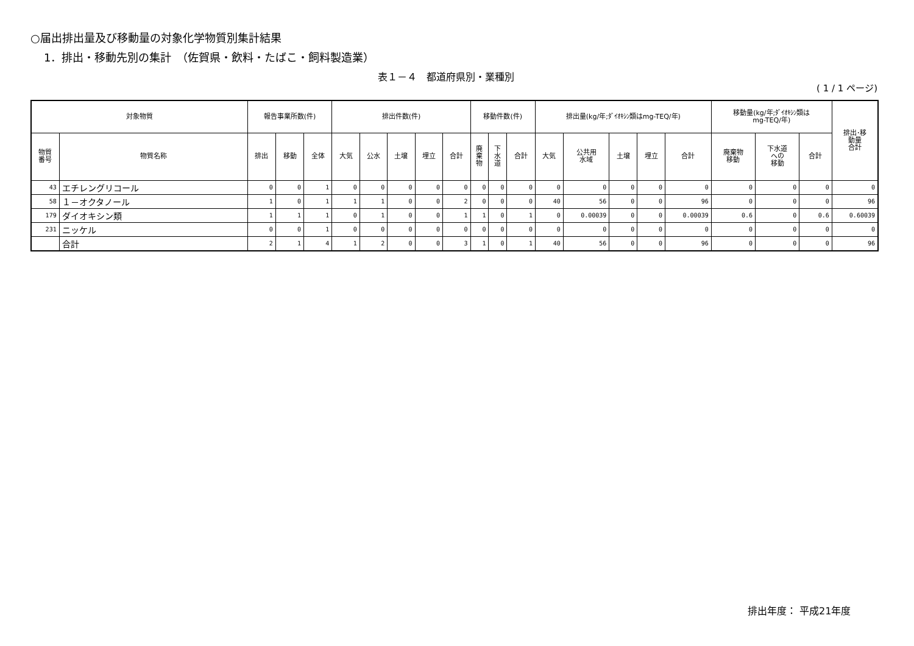○届出排出量及び移動量の対象化学物質別集計結果
1．排出・移動先別の集計　（佐賀県・飲料・たばこ・飼料製造業）
表１－４　都道府県別・業種別
( 1 / 1 ページ)
| 対象物質 | | 報告事業所数(件) | | | 排出件数(件) | | | | | 移動件数(件) | | | 排出量(kg/年;ﾀﾞｲｵｷｼﾝ類はmg-TEQ/年) | | | | | 移動量(kg/年;ﾀﾞｲｵｷｼﾝ類は mg-TEQ/年) | | | 排出･移 動量 合計 |
| --- | --- | --- | --- | --- | --- | --- | --- | --- | --- | --- | --- | --- | --- | --- | --- | --- | --- | --- | --- | --- | --- |
| 物質 番号 | 物質名称 | 排出 | 移動 | 全体 | 大気 | 公水 | 土壌 | 埋立 | 合計 | 廃 棄 物 | 下 水 道 | 合計 | 大気 | 公共用 水域 | 土壌 | 埋立 | 合計 | 廃棄物 移動 | 下水道 への 移動 | 合計 | |
| 43 | エチレングリコール | 0 | 0 | 1 | 0 | 0 | 0 | 0 | 0 | 0 | 0 | 0 | 0 | 0 | 0 | 0 | 0 | 0 | 0 | 0 | 0 |
| 58 | １－オクタノール | 1 | 0 | 1 | 1 | 1 | 0 | 0 | 2 | 0 | 0 | 0 | 40 | 56 | 0 | 0 | 96 | 0 | 0 | 0 | 96 |
| 179 | ダイオキシン類 | 1 | 1 | 1 | 0 | 1 | 0 | 0 | 1 | 1 | 0 | 1 | 0 | 0.00039 | 0 | 0 | 0.00039 | 0.6 | 0 | 0.6 | 0.60039 |
| 231 | ニッケル | 0 | 0 | 1 | 0 | 0 | 0 | 0 | 0 | 0 | 0 | 0 | 0 | 0 | 0 | 0 | 0 | 0 | 0 | 0 | 0 |
| | 合計 | 2 | 1 | 4 | 1 | 2 | 0 | 0 | 3 | 1 | 0 | 1 | 40 | 56 | 0 | 0 | 96 | 0 | 0 | 0 | 96 |
排出年度： 平成21年度